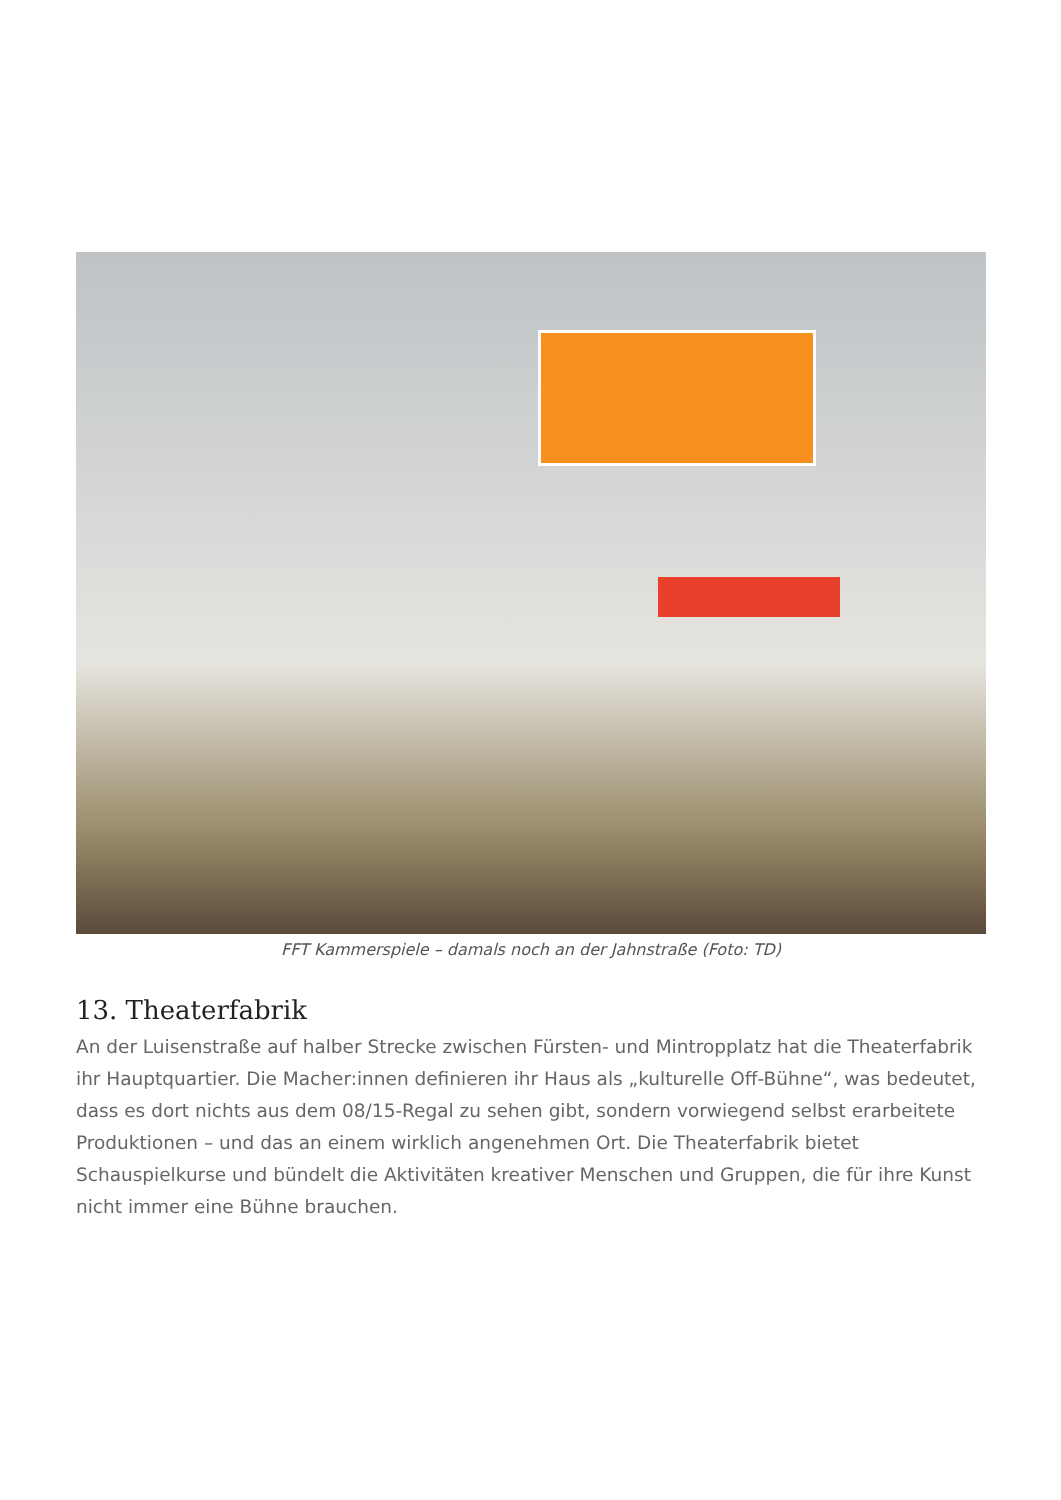FFT Kammerspiele – damals noch an der Jahnstraße (Foto: TD)
13. Theaterfabrik
An der Luisenstraße auf halber Strecke zwischen Fürsten- und Mintropplatz hat die Theaterfabrik ihr Hauptquartier. Die Macher:innen definieren ihr Haus als „kulturelle Off-Bühne“, was bedeutet, dass es dort nichts aus dem 08/15-Regal zu sehen gibt, sondern vorwiegend selbst erarbeitete Produktionen – und das an einem wirklich angenehmen Ort. Die Theaterfabrik bietet Schauspielkurse und bündelt die Aktivitäten kreativer Menschen und Gruppen, die für ihre Kunst nicht immer eine Bühne brauchen.